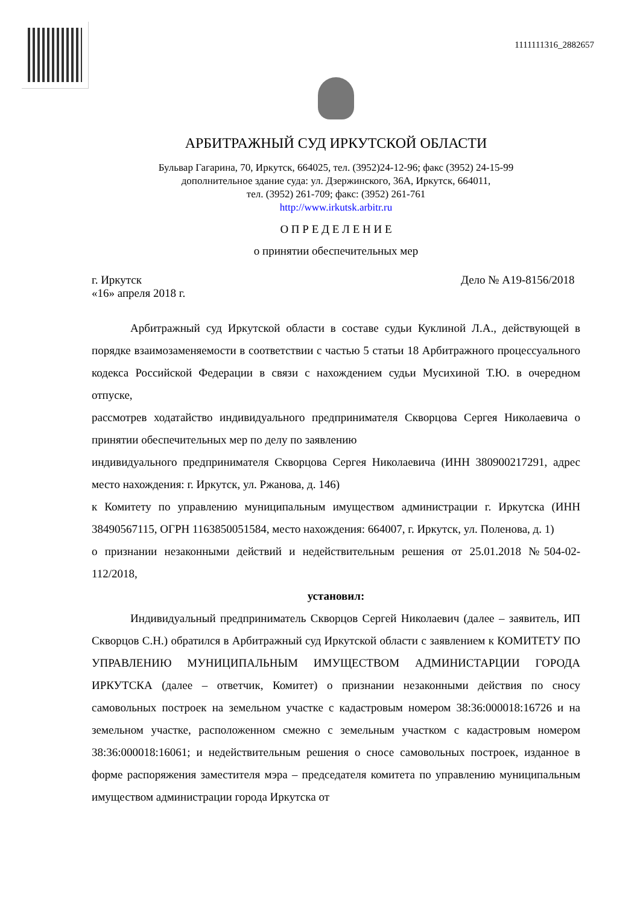1111111316_2882657
АРБИТРАЖНЫЙ СУД ИРКУТСКОЙ ОБЛАСТИ
Бульвар Гагарина, 70, Иркутск, 664025, тел. (3952)24-12-96; факс (3952) 24-15-99
дополнительное здание суда: ул. Дзержинского, 36А, Иркутск, 664011,
тел. (3952) 261-709; факс: (3952) 261-761
http://www.irkutsk.arbitr.ru
О П Р Е Д Е Л Е Н И Е
о принятии обеспечительных мер
г. Иркутск
«16» апреля 2018 г. Дело № А19-8156/2018
Арбитражный суд Иркутской области в составе судьи Куклиной Л.А., действующей в порядке взаимозаменяемости в соответствии с частью 5 статьи 18 Арбитражного процессуального кодекса Российской Федерации в связи с нахождением судьи Мусихиной Т.Ю. в очередном отпуске,
рассмотрев ходатайство индивидуального предпринимателя Скворцова Сергея Николаевича о принятии обеспечительных мер по делу по заявлению
индивидуального предпринимателя Скворцова Сергея Николаевича (ИНН 380900217291, адрес место нахождения: г. Иркутск, ул. Ржанова, д. 146)
к Комитету по управлению муниципальным имуществом администрации г. Иркутска (ИНН 38490567115, ОГРН 1163850051584, место нахождения: 664007, г. Иркутск, ул. Поленова, д. 1)
о признании незаконными действий и недействительным решения от 25.01.2018 №504-02-112/2018,
установил:
Индивидуальный предприниматель Скворцов Сергей Николаевич (далее – заявитель, ИП Скворцов С.Н.) обратился в Арбитражный суд Иркутской области с заявлением к КОМИТЕТУ ПО УПРАВЛЕНИЮ МУНИЦИПАЛЬНЫМ ИМУЩЕСТВОМ АДМИНИСТАРЦИИ ГОРОДА ИРКУТСКА (далее – ответчик, Комитет) о признании незаконными действия по сносу самовольных построек на земельном участке с кадастровым номером 38:36:000018:16726 и на земельном участке, расположенном смежно с земельным участком с кадастровым номером 38:36:000018:16061; и недействительным решения о сносе самовольных построек, изданное в форме распоряжения заместителя мэра – председателя комитета по управлению муниципальным имуществом администрации города Иркутска от